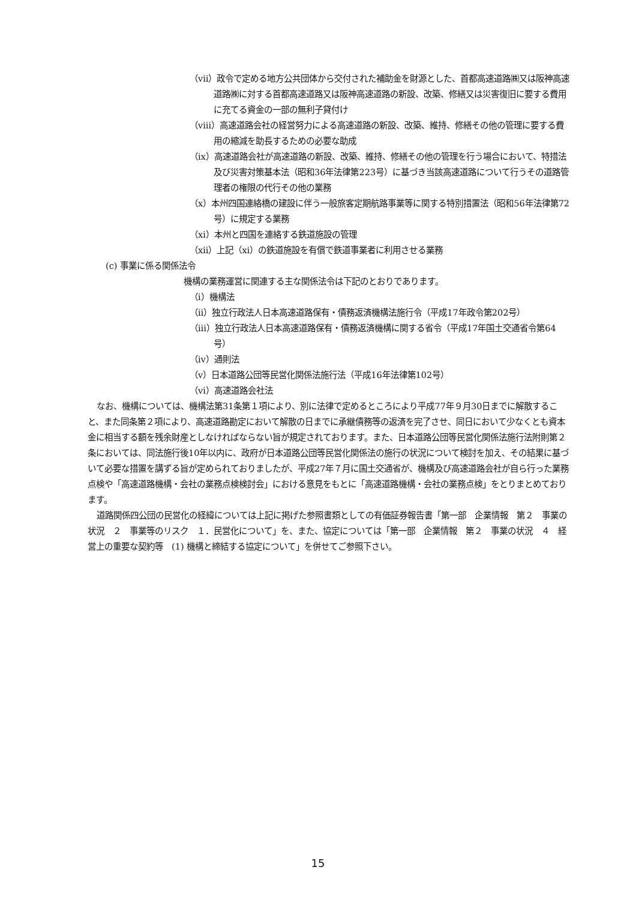（ⅶ）政令で定める地方公共団体から交付された補助金を財源とした、首都高速道路㈱又は阪神高速道路㈱に対する首都高速道路又は阪神高速道路の新設、改築、修繕又は災害復旧に要する費用に充てる資金の一部の無利子貸付け
（ⅷ）高速道路会社の経営努力による高速道路の新設、改築、維持、修繕その他の管理に要する費用の縮減を助長するための必要な助成
（ⅸ）高速道路会社が高速道路の新設、改築、維持、修繕その他の管理を行う場合において、特措法及び災害対策基本法（昭和36年法律第223号）に基づき当該高速道路について行うその道路管理者の権限の代行その他の業務
（ⅹ）本州四国連絡橋の建設に伴う一般旅客定期航路事業等に関する特別措置法（昭和56年法律第72号）に規定する業務
（ⅺ）本州と四国を連絡する鉄道施設の管理
（ⅻ）上記（ⅺ）の鉄道施設を有償で鉄道事業者に利用させる業務
(c) 事業に係る関係法令
機構の業務運営に関連する主な関係法令は下記のとおりであります。
（ⅰ）機構法
（ⅱ）独立行政法人日本高速道路保有・債務返済機構法施行令（平成17年政令第202号）
（ⅲ）独立行政法人日本高速道路保有・債務返済機構に関する省令（平成17年国土交通省令第64号）
（ⅳ）通則法
（ⅴ）日本道路公団等民営化関係法施行法（平成16年法律第102号）
（ⅵ）高速道路会社法
なお、機構については、機構法第31条第１項により、別に法律で定めるところにより平成77年９月30日までに解散すること、また同条第２項により、高速道路勘定において解散の日までに承継債務等の返済を完了させ、同日において少なくとも資本金に相当する額を残余財産としなければならない旨が規定されております。また、日本道路公団等民営化関係法施行法附則第２条においては、同法施行後10年以内に、政府が日本道路公団等民営化関係法の施行の状況について検討を加え、その結果に基づいて必要な措置を講ずる旨が定められておりましたが、平成27年７月に国土交通省が、機構及び高速道路会社が自ら行った業務点検や「高速道路機構・会社の業務点検検討会」における意見をもとに「高速道路機構・会社の業務点検」をとりまとめております。
道路関係四公団の民営化の経緯については上記に掲げた参照書類としての有価証券報告書「第一部　企業情報　第２　事業の状況　２　事業等のリスク　１．民営化について」を、また、協定については「第一部　企業情報　第２　事業の状況　４　経営上の重要な契約等　(1) 機構と締結する協定について」を併せてご参照下さい。
15